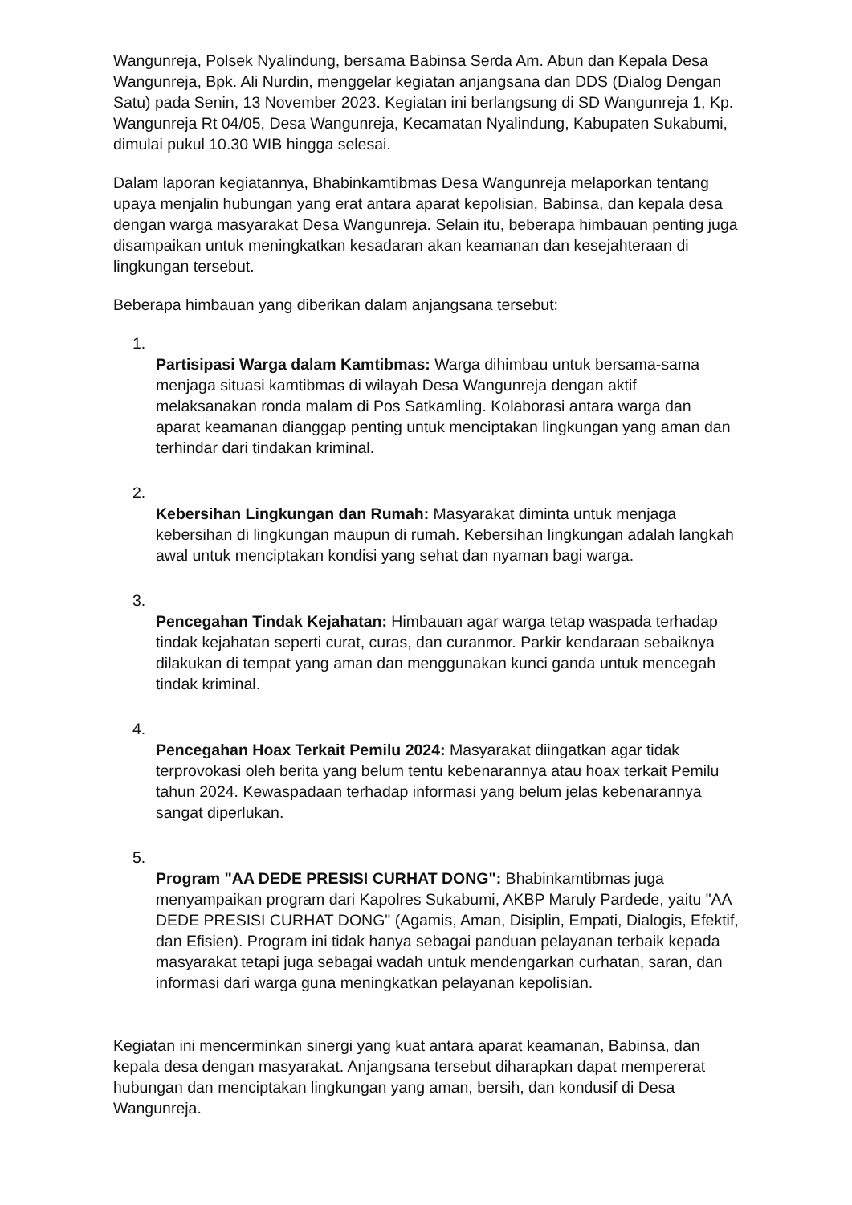Wangunreja, Polsek Nyalindung, bersama Babinsa Serda Am. Abun dan Kepala Desa Wangunreja, Bpk. Ali Nurdin, menggelar kegiatan anjangsana dan DDS (Dialog Dengan Satu) pada Senin, 13 November 2023. Kegiatan ini berlangsung di SD Wangunreja 1, Kp. Wangunreja Rt 04/05, Desa Wangunreja, Kecamatan Nyalindung, Kabupaten Sukabumi, dimulai pukul 10.30 WIB hingga selesai.
Dalam laporan kegiatannya, Bhabinkamtibmas Desa Wangunreja melaporkan tentang upaya menjalin hubungan yang erat antara aparat kepolisian, Babinsa, dan kepala desa dengan warga masyarakat Desa Wangunreja. Selain itu, beberapa himbauan penting juga disampaikan untuk meningkatkan kesadaran akan keamanan dan kesejahteraan di lingkungan tersebut.
Beberapa himbauan yang diberikan dalam anjangsana tersebut:
1.
Partisipasi Warga dalam Kamtibmas: Warga dihimbau untuk bersama-sama menjaga situasi kamtibmas di wilayah Desa Wangunreja dengan aktif melaksanakan ronda malam di Pos Satkamling. Kolaborasi antara warga dan aparat keamanan dianggap penting untuk menciptakan lingkungan yang aman dan terhindar dari tindakan kriminal.
2.
Kebersihan Lingkungan dan Rumah: Masyarakat diminta untuk menjaga kebersihan di lingkungan maupun di rumah. Kebersihan lingkungan adalah langkah awal untuk menciptakan kondisi yang sehat dan nyaman bagi warga.
3.
Pencegahan Tindak Kejahatan: Himbauan agar warga tetap waspada terhadap tindak kejahatan seperti curat, curas, dan curanmor. Parkir kendaraan sebaiknya dilakukan di tempat yang aman dan menggunakan kunci ganda untuk mencegah tindak kriminal.
4.
Pencegahan Hoax Terkait Pemilu 2024: Masyarakat diingatkan agar tidak terprovokasi oleh berita yang belum tentu kebenarannya atau hoax terkait Pemilu tahun 2024. Kewaspadaan terhadap informasi yang belum jelas kebenarannya sangat diperlukan.
5.
Program "AA DEDE PRESISI CURHAT DONG": Bhabinkamtibmas juga menyampaikan program dari Kapolres Sukabumi, AKBP Maruly Pardede, yaitu "AA DEDE PRESISI CURHAT DONG" (Agamis, Aman, Disiplin, Empati, Dialogis, Efektif, dan Efisien). Program ini tidak hanya sebagai panduan pelayanan terbaik kepada masyarakat tetapi juga sebagai wadah untuk mendengarkan curhatan, saran, dan informasi dari warga guna meningkatkan pelayanan kepolisian.
Kegiatan ini mencerminkan sinergi yang kuat antara aparat keamanan, Babinsa, dan kepala desa dengan masyarakat. Anjangsana tersebut diharapkan dapat mempererat hubungan dan menciptakan lingkungan yang aman, bersih, dan kondusif di Desa Wangunreja.